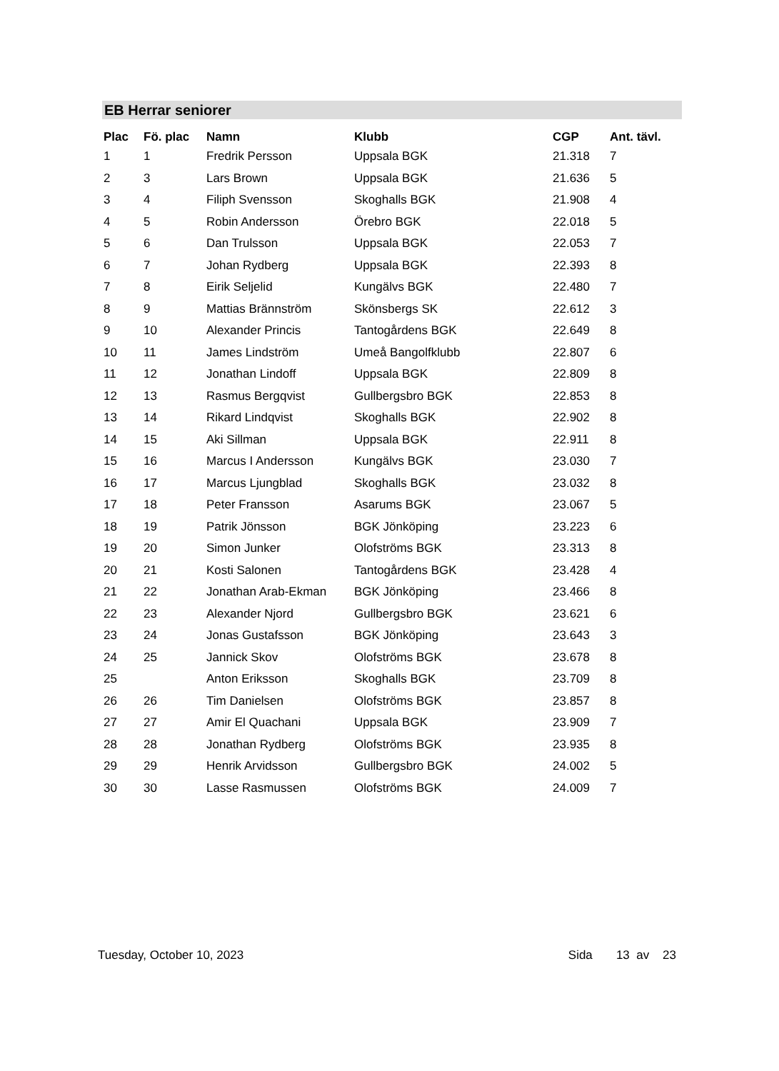EB Herrar seniorer
| Plac | Fö. plac | Namn | Klubb | CGP | Ant. tävl. |
| --- | --- | --- | --- | --- | --- |
| 1 | 1 | Fredrik Persson | Uppsala BGK | 21.318 | 7 |
| 2 | 3 | Lars Brown | Uppsala BGK | 21.636 | 5 |
| 3 | 4 | Filiph Svensson | Skoghalls BGK | 21.908 | 4 |
| 4 | 5 | Robin Andersson | Örebro BGK | 22.018 | 5 |
| 5 | 6 | Dan Trulsson | Uppsala BGK | 22.053 | 7 |
| 6 | 7 | Johan Rydberg | Uppsala BGK | 22.393 | 8 |
| 7 | 8 | Eirik Seljelid | Kungälvs BGK | 22.480 | 7 |
| 8 | 9 | Mattias Brännström | Skönsbergs SK | 22.612 | 3 |
| 9 | 10 | Alexander Princis | Tantogårdens BGK | 22.649 | 8 |
| 10 | 11 | James Lindström | Umeå Bangolfklubb | 22.807 | 6 |
| 11 | 12 | Jonathan Lindoff | Uppsala BGK | 22.809 | 8 |
| 12 | 13 | Rasmus Bergqvist | Gullbergsbro BGK | 22.853 | 8 |
| 13 | 14 | Rikard Lindqvist | Skoghalls BGK | 22.902 | 8 |
| 14 | 15 | Aki Sillman | Uppsala BGK | 22.911 | 8 |
| 15 | 16 | Marcus I Andersson | Kungälvs BGK | 23.030 | 7 |
| 16 | 17 | Marcus Ljungblad | Skoghalls BGK | 23.032 | 8 |
| 17 | 18 | Peter Fransson | Asarums BGK | 23.067 | 5 |
| 18 | 19 | Patrik Jönsson | BGK Jönköping | 23.223 | 6 |
| 19 | 20 | Simon Junker | Olofströms BGK | 23.313 | 8 |
| 20 | 21 | Kosti Salonen | Tantogårdens BGK | 23.428 | 4 |
| 21 | 22 | Jonathan Arab-Ekman | BGK Jönköping | 23.466 | 8 |
| 22 | 23 | Alexander Njord | Gullbergsbro BGK | 23.621 | 6 |
| 23 | 24 | Jonas Gustafsson | BGK Jönköping | 23.643 | 3 |
| 24 | 25 | Jannick Skov | Olofströms BGK | 23.678 | 8 |
| 25 | | Anton Eriksson | Skoghalls BGK | 23.709 | 8 |
| 26 | 26 | Tim Danielsen | Olofströms BGK | 23.857 | 8 |
| 27 | 27 | Amir El Quachani | Uppsala BGK | 23.909 | 7 |
| 28 | 28 | Jonathan Rydberg | Olofströms BGK | 23.935 | 8 |
| 29 | 29 | Henrik Arvidsson | Gullbergsbro BGK | 24.002 | 5 |
| 30 | 30 | Lasse Rasmussen | Olofströms BGK | 24.009 | 7 |
Tuesday, October 10, 2023 Sida 13 av 23